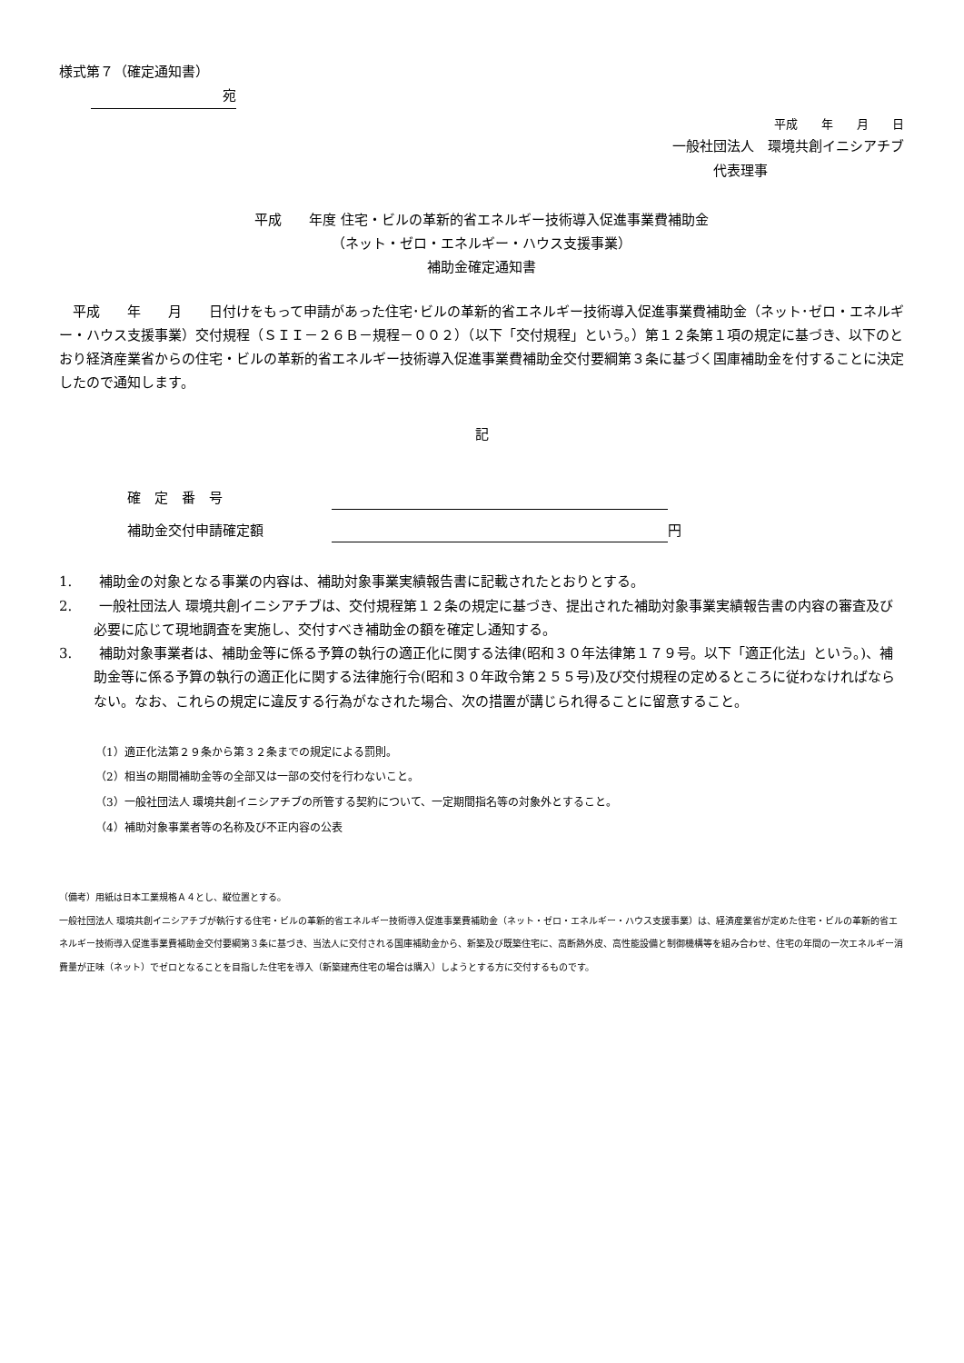様式第７（確定通知書）
宛
平成　　年　　月　　日
一般社団法人　環境共創イニシアチブ
代表理事
平成　　年度 住宅・ビルの革新的省エネルギー技術導入促進事業費補助金
（ネット・ゼロ・エネルギー・ハウス支援事業）
補助金確定通知書
　平成　　年　　月　　日付けをもって申請があった住宅･ビルの革新的省エネルギー技術導入促進事業費補助金（ネット･ゼロ・エネルギー・ハウス支援事業）交付規程（ＳＩＩ－２６Ｂ－規程－００２）（以下「交付規程」という。）第１２条第１項の規定に基づき、以下のとおり経済産業省からの住宅・ビルの革新的省エネルギー技術導入促進事業費補助金交付要綱第３条に基づく国庫補助金を付することに決定したので通知します。
記
確　定　番　号
補助金交付申請確定額 円
1.　　補助金の対象となる事業の内容は、補助対象事業実績報告書に記載されたとおりとする。
2.　　一般社団法人 環境共創イニシアチブは、交付規程第１２条の規定に基づき、提出された補助対象事業実績報告書の内容の審査及び必要に応じて現地調査を実施し、交付すべき補助金の額を確定し通知する。
3.　　補助対象事業者は、補助金等に係る予算の執行の適正化に関する法律(昭和３０年法律第１７９号。以下「適正化法」という。)、補助金等に係る予算の執行の適正化に関する法律施行令(昭和３０年政令第２５５号)及び交付規程の定めるところに従わなければならない。なお、これらの規定に違反する行為がなされた場合、次の措置が講じられ得ることに留意すること。
（1）適正化法第２９条から第３２条までの規定による罰則。
（2）相当の期間補助金等の全部又は一部の交付を行わないこと。
（3）一般社団法人 環境共創イニシアチブの所管する契約について、一定期間指名等の対象外とすること。
（4）補助対象事業者等の名称及び不正内容の公表
（備考）用紙は日本工業規格Ａ４とし、縦位置とする。
一般社団法人 環境共創イニシアチブが執行する住宅・ビルの革新的省エネルギー技術導入促進事業費補助金（ネット・ゼロ・エネルギー・ハウス支援事業）は、経済産業省が定めた住宅・ビルの革新的省エネルギー技術導入促進事業費補助金交付要綱第３条に基づき、当法人に交付される国庫補助金から、新築及び既築住宅に、高断熱外皮、高性能設備と制御機構等を組み合わせ、住宅の年間の一次エネルギー消費量が正味（ネット）でゼロとなることを目指した住宅を導入（新築建売住宅の場合は購入）しようとする方に交付するものです。